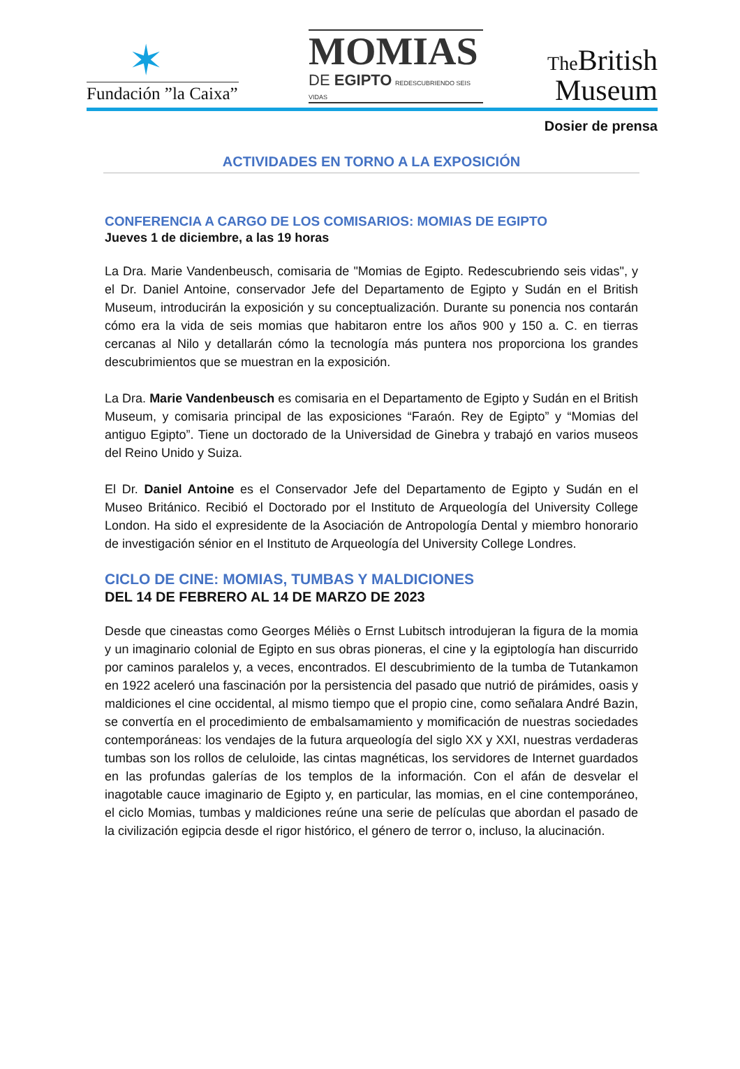✶
Fundación ”la Caixa”
MOMIAS
DE EGIPTO REDESCUBRIENDO SEIS VIDAS
The British
Museum
Dosier de prensa
ACTIVIDADES EN TORNO A LA EXPOSICIÓN
CONFERENCIA A CARGO DE LOS COMISARIOS: MOMIAS DE EGIPTO
Jueves 1 de diciembre, a las 19 horas
La Dra. Marie Vandenbeusch, comisaria de "Momias de Egipto. Redescubriendo seis vidas", y el Dr. Daniel Antoine, conservador Jefe del Departamento de Egipto y Sudán en el British Museum, introducirán la exposición y su conceptualización. Durante su ponencia nos contarán cómo era la vida de seis momias que habitaron entre los años 900 y 150 a. C. en tierras cercanas al Nilo y detallarán cómo la tecnología más puntera nos proporciona los grandes descubrimientos que se muestran en la exposición.
La Dra. Marie Vandenbeusch es comisaria en el Departamento de Egipto y Sudán en el British Museum, y comisaria principal de las exposiciones “Faraón. Rey de Egipto” y “Momias del antiguo Egipto”. Tiene un doctorado de la Universidad de Ginebra y trabajó en varios museos del Reino Unido y Suiza.
El Dr. Daniel Antoine es el Conservador Jefe del Departamento de Egipto y Sudán en el Museo Británico. Recibió el Doctorado por el Instituto de Arqueología del University College London. Ha sido el expresidente de la Asociación de Antropología Dental y miembro honorario de investigación sénior en el Instituto de Arqueología del University College Londres.
CICLO DE CINE: MOMIAS, TUMBAS Y MALDICIONES
DEL 14 DE FEBRERO AL 14 DE MARZO DE 2023
Desde que cineastas como Georges Méliès o Ernst Lubitsch introdujeran la figura de la momia y un imaginario colonial de Egipto en sus obras pioneras, el cine y la egiptología han discurrido por caminos paralelos y, a veces, encontrados. El descubrimiento de la tumba de Tutankamon en 1922 aceleró una fascinación por la persistencia del pasado que nutrió de pirámides, oasis y maldiciones el cine occidental, al mismo tiempo que el propio cine, como señalara André Bazin, se convertía en el procedimiento de embalsamamiento y momificación de nuestras sociedades contemporáneas: los vendajes de la futura arqueología del siglo XX y XXI, nuestras verdaderas tumbas son los rollos de celuloide, las cintas magnéticas, los servidores de Internet guardados en las profundas galerías de los templos de la información. Con el afán de desvelar el inagotable cauce imaginario de Egipto y, en particular, las momias, en el cine contemporáneo, el ciclo Momias, tumbas y maldiciones reúne una serie de películas que abordan el pasado de la civilización egipcia desde el rigor histórico, el género de terror o, incluso, la alucinación.